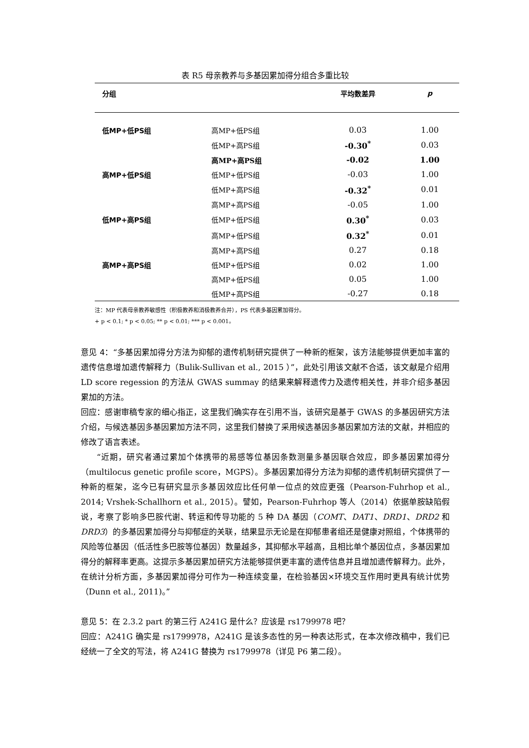表 R5 母亲教养与多基因累加得分组合多重比较
| 分组 | | 平均数差异 | p |
| --- | --- | --- | --- |
| 低MP+低PS组 | 高MP+低PS组 | 0.03 | 1.00 |
| | 低MP+高PS组 | -0.30<sup>*</sup> | 0.03 |
| | 高MP+高PS组 | -0.02 | 1.00 |
| 高MP+低PS组 | 低MP+低PS组 | -0.03 | 1.00 |
| | 低MP+高PS组 | -0.32<sup>*</sup> | 0.01 |
| | 高MP+高PS组 | -0.05 | 1.00 |
| 低MP+高PS组 | 低MP+低PS组 | 0.30<sup>*</sup> | 0.03 |
| | 高MP+低PS组 | 0.32<sup>*</sup> | 0.01 |
| | 高MP+高PS组 | 0.27 | 0.18 |
| 高MP+高PS组 | 低MP+低PS组 | 0.02 | 1.00 |
| | 高MP+低PS组 | 0.05 | 1.00 |
| | 低MP+高PS组 | -0.27 | 0.18 |
注：MP 代表母亲教养敏感性（积极教养和消极教养合并），PS 代表多基因累加得分。
+ p < 0.1; * p < 0.05; ** p < 0.01; *** p < 0.001。
意见 4：“多基因累加得分方法为抑郁的遗传机制研究提供了一种新的框架，该方法能够提供更加丰富的遗传信息增加遗传解释力（Bulik-Sullivan et al., 2015 ）”，此处引用该文献不合适，该文献是介绍用 LD score regession 的方法从 GWAS summay 的结果来解释遗传力及遗传相关性，并非介绍多基因累加的方法。
回应：感谢审稿专家的细心指正，这里我们确实存在引用不当，该研究是基于 GWAS 的多基因研究方法介绍，与候选基因多基因累加方法不同，这里我们替换了采用候选基因多基因累加方法的文献，并相应的修改了语言表述。
“近期，研究者通过累加个体携带的易感等位基因条数测量多基因联合效应，即多基因累加得分（multilocus genetic profile score，MGPS）。多基因累加得分方法为抑郁的遗传机制研究提供了一种新的框架，迄今已有研究显示多基因效应比任何单一位点的效应更强（Pearson-Fuhrhop et al., 2014; Vrshek-Schallhorn et al., 2015）。譬如，Pearson-Fuhrhop 等人（2014）依据单胺缺陷假说，考察了影响多巴胺代谢、转运和传导功能的 5 种 DA 基因（COMT、DAT1、DRD1、DRD2 和 DRD3）的多基因累加得分与抑郁症的关联，结果显示无论是在抑郁患者组还是健康对照组，个体携带的风险等位基因（低活性多巴胺等位基因）数量越多，其抑郁水平越高，且相比单个基因位点，多基因累加得分的解释率更高。这提示多基因累加研究方法能够提供更丰富的遗传信息并且增加遗传解释力。此外，在统计分析方面，多基因累加得分可作为一种连续变量，在检验基因×环境交互作用时更具有统计优势（Dunn et al., 2011)。”
意见 5：在 2.3.2 part 的第三行 A241G 是什么？应该是 rs1799978 吧？
回应：A241G 确实是 rs1799978，A241G 是该多态性的另一种表达形式，在本次修改稿中，我们已经统一了全文的写法，将 A241G 替换为 rs1799978（详见 P6 第二段）。